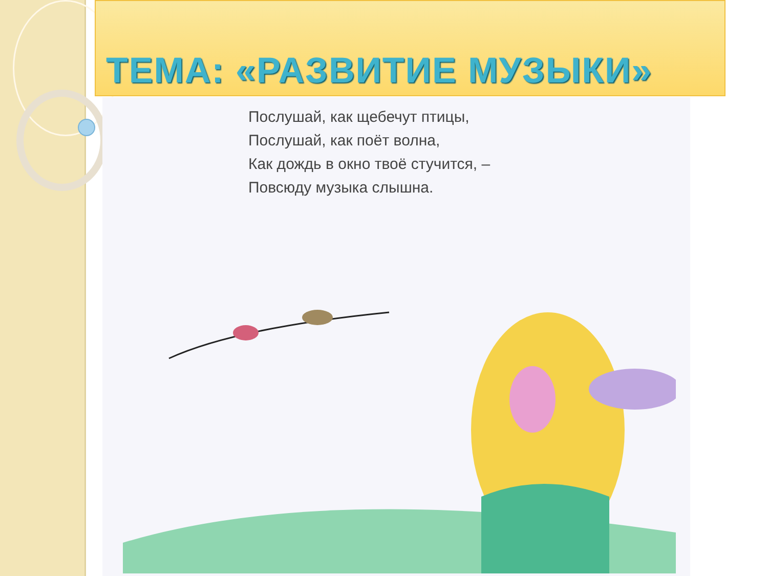ТЕМА: «РАЗВИТИЕ МУЗЫКИ»
Послушай, как щебечут птицы,
Послушай, как поёт волна,
Как дождь в окно твоё стучится, –
Повсюду музыка слышна.